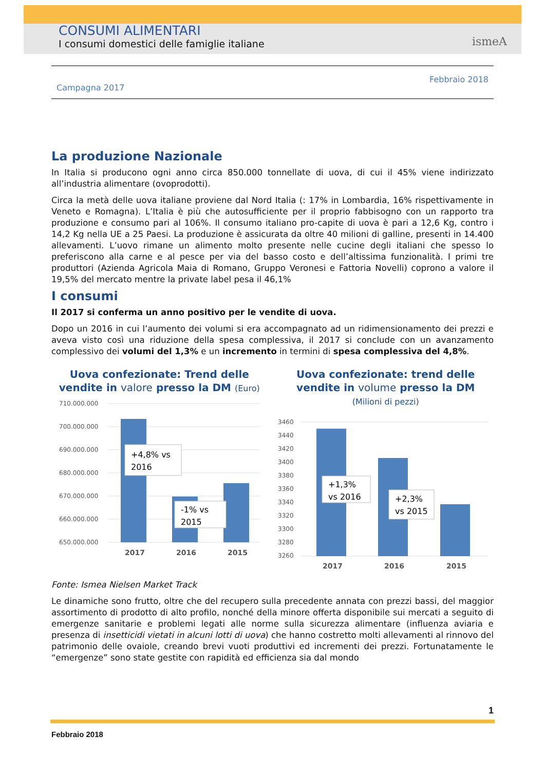CONSUMI ALIMENTARI
I consumi domestici delle famiglie italiane
ismeA
Campagna 2017
Febbraio 2018
La produzione Nazionale
In Italia si producono ogni anno circa 850.000 tonnellate di uova, di cui il 45% viene indirizzato all’industria alimentare (ovoprodotti).
Circa la metà delle uova italiane proviene dal Nord Italia (: 17% in Lombardia, 16% rispettivamente in Veneto e Romagna). L’Italia è più che autosufficiente per il proprio fabbisogno con un rapporto tra produzione e consumo pari al 106%. Il consumo italiano pro-capite di uova è pari a 12,6 Kg, contro i 14,2 Kg nella UE a 25 Paesi. La produzione è assicurata da oltre 40 milioni di galline, presenti in 14.400 allevamenti. L’uovo rimane un alimento molto presente nelle cucine degli italiani che spesso lo preferiscono alla carne e al pesce per via del basso costo e dell’altissima funzionalità. I primi tre produttori (Azienda Agricola Maia di Romano, Gruppo Veronesi e Fattoria Novelli) coprono a valore il 19,5% del mercato mentre la private label pesa il 46,1%
I consumi
Il 2017 si conferma un anno positivo per le vendite di uova.
Dopo un 2016 in cui l’aumento dei volumi si era accompagnato ad un ridimensionamento dei prezzi e aveva visto così una riduzione della spesa complessiva, il 2017 si conclude con un avanzamento complessivo dei volumi del 1,3% e un incremento in termini di spesa complessiva del 4,8%.
Uova confezionate: Trend delle vendite in valore presso la DM (Euro)
710.000.000
700.000.000
690.000.000
680.000.000
670.000.000
660.000.000
650.000.000
+4,8% vs
2016
-1% vs
2015
2017
2016
2015
Uova confezionate: trend delle vendite in volume presso la DM
(Milioni di pezzi)
3460
3440
3420
3400
3380
3360
3340
3320
3300
3280
3260
+1,3%
vs 2016
+2,3%
vs 2015
2017
2016
2015
Fonte: Ismea Nielsen Market Track
Le dinamiche sono frutto, oltre che del recupero sulla precedente annata con prezzi bassi, del maggior assortimento di prodotto di alto profilo, nonché della minore offerta disponibile sui mercati a seguito di emergenze sanitarie e problemi legati alle norme sulla sicurezza alimentare (influenza aviaria e presenza di insetticidi vietati in alcuni lotti di uova) che hanno costretto molti allevamenti al rinnovo del patrimonio delle ovaiole, creando brevi vuoti produttivi ed incrementi dei prezzi. Fortunatamente le “emergenze” sono state gestite con rapidità ed efficienza sia dal mondo
1
Febbraio 2018